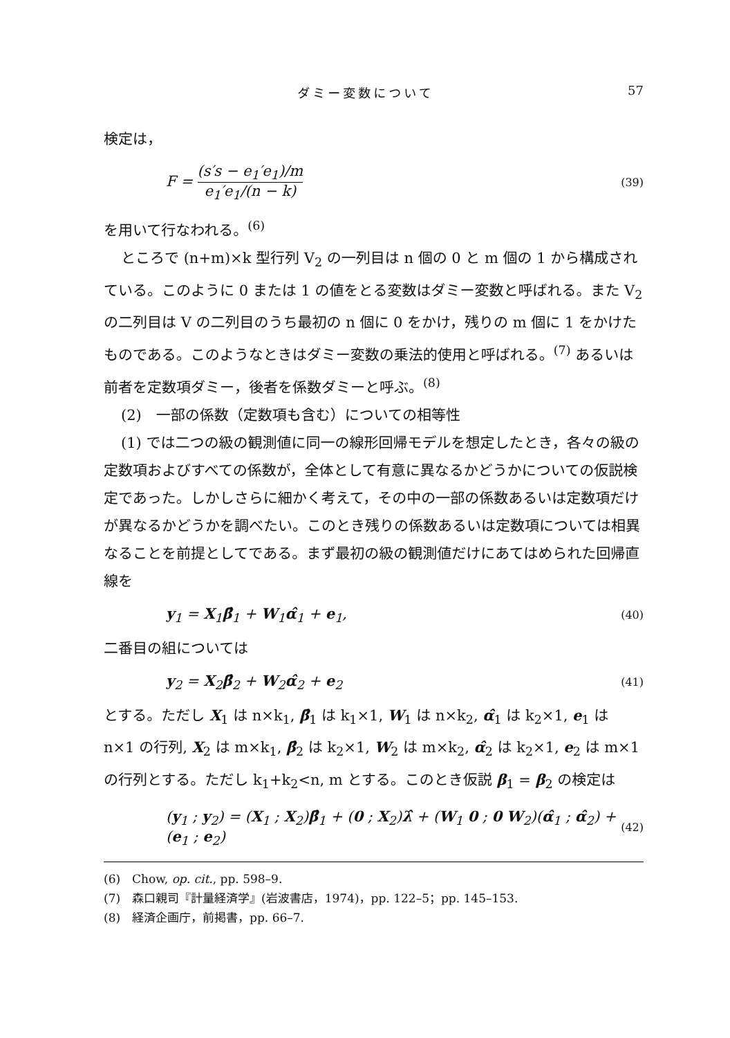ダミー変数について 57
検定は，
F = (s′s − e<sub>1</sub>′e<sub>1</sub>)/m e<sub>1</sub>′e<sub>1</sub>/(n − k) (39)
を用いて行なわれる。<sup>(6)</sup>
ところで (n+m)×k 型行列 V<sub>2</sub> の一列目は n 個の 0 と m 個の 1 から構成されている。このように 0 または 1 の値をとる変数はダミー変数と呼ばれる。また V<sub>2</sub> の二列目は V の二列目のうち最初の n 個に 0 をかけ，残りの m 個に 1 をかけたものである。このようなときはダミー変数の乗法的使用と呼ばれる。<sup>(7)</sup> あるいは前者を定数項ダミー，後者を係数ダミーと呼ぶ。<sup>(8)</sup>
(2)　一部の係数（定数項も含む）についての相等性
(1) では二つの級の観測値に同一の線形回帰モデルを想定したとき，各々の級の定数項およびすべての係数が，全体として有意に異なるかどうかについての仮説検定であった。しかしさらに細かく考えて，その中の一部の係数あるいは定数項だけが異なるかどうかを調べたい。このとき残りの係数あるいは定数項については相異なることを前提としてである。まず最初の級の観測値だけにあてはめられた回帰直線を
y<sub>1</sub> = X<sub>1</sub>β̂<sub>1</sub> + W<sub>1</sub>α̂<sub>1</sub> + e<sub>1</sub>, (40)
二番目の組については
y<sub>2</sub> = X<sub>2</sub>β̂<sub>2</sub> + W<sub>2</sub>α̂<sub>2</sub> + e<sub>2</sub> (41)
とする。ただし X<sub>1</sub> は n×k<sub>1</sub>, β̂<sub>1</sub> は k<sub>1</sub>×1, W<sub>1</sub> は n×k<sub>2</sub>, α̂<sub>1</sub> は k<sub>2</sub>×1, e<sub>1</sub> は n×1 の行列, X<sub>2</sub> は m×k<sub>1</sub>, β̂<sub>2</sub> は k<sub>2</sub>×1, W<sub>2</sub> は m×k<sub>2</sub>, α̂<sub>2</sub> は k<sub>2</sub>×1, e<sub>2</sub> は m×1 の行列とする。ただし k<sub>1</sub>+k<sub>2</sub><n, m とする。このとき仮説 β<sub>1</sub> = β<sub>2</sub> の検定は
(y<sub>1</sub> ; y<sub>2</sub>) = (X<sub>1</sub> ; X<sub>2</sub>)β̂<sub>1</sub> + (0 ; X<sub>2</sub>)λ̂ + (W<sub>1</sub> 0 ; 0 W<sub>2</sub>)(α̂<sub>1</sub> ; α̂<sub>2</sub>) + (e<sub>1</sub> ; e<sub>2</sub>) (42)
(6)　Chow, op. cit., pp. 598–9.
(7)　森口親司『計量経済学』(岩波書店，1974)，pp. 122–5；pp. 145–153.
(8)　経済企画庁，前掲書，pp. 66–7.